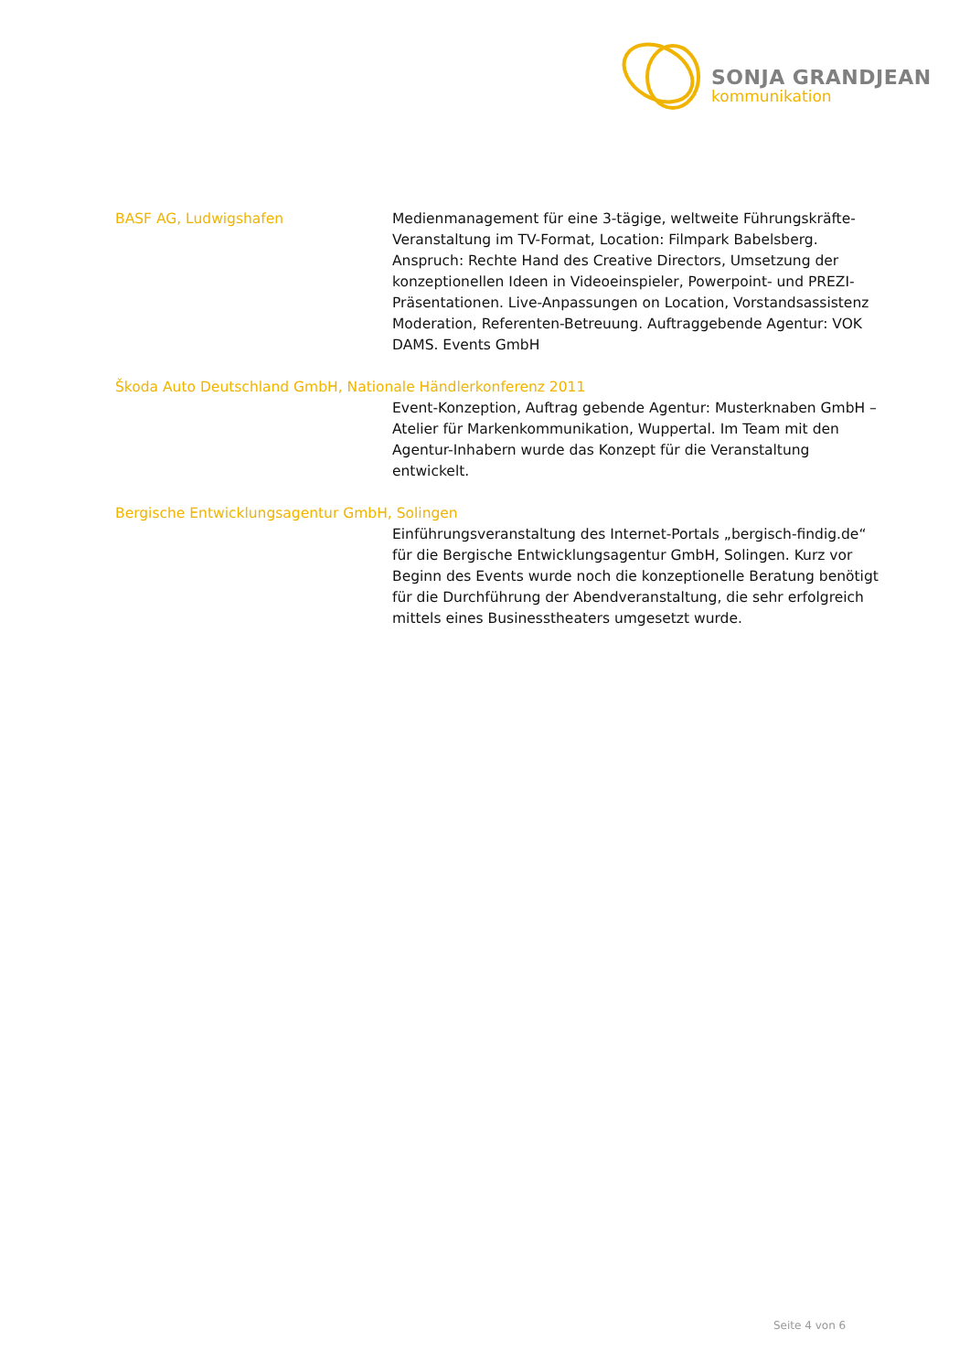SONJA GRANDJEAN
kommunikation
BASF AG, Ludwigshafen Medienmanagement für eine 3-tägige, weltweite Führungskräfte-Veranstaltung im TV-Format, Location: Filmpark Babelsberg. Anspruch: Rechte Hand des Creative Directors, Umsetzung der konzeptionellen Ideen in Videoeinspieler, Powerpoint- und PREZI-Präsentationen. Live-Anpassungen on Location, Vorstandsassistenz Moderation, Referenten-Betreuung. Auftraggebende Agentur: VOK DAMS. Events GmbH
Škoda Auto Deutschland GmbH, Nationale Händlerkonferenz 2011
Event-Konzeption, Auftrag gebende Agentur: Musterknaben GmbH – Atelier für Markenkommunikation, Wuppertal. Im Team mit den Agentur-Inhabern wurde das Konzept für die Veranstaltung entwickelt.
Bergische Entwicklungsagentur GmbH, Solingen
Einführungsveranstaltung des Internet-Portals „bergisch-findig.de“ für die Bergische Entwicklungsagentur GmbH, Solingen. Kurz vor Beginn des Events wurde noch die konzeptionelle Beratung benötigt für die Durchführung der Abendveranstaltung, die sehr erfolgreich mittels eines Businesstheaters umgesetzt wurde.
Seite 4 von 6